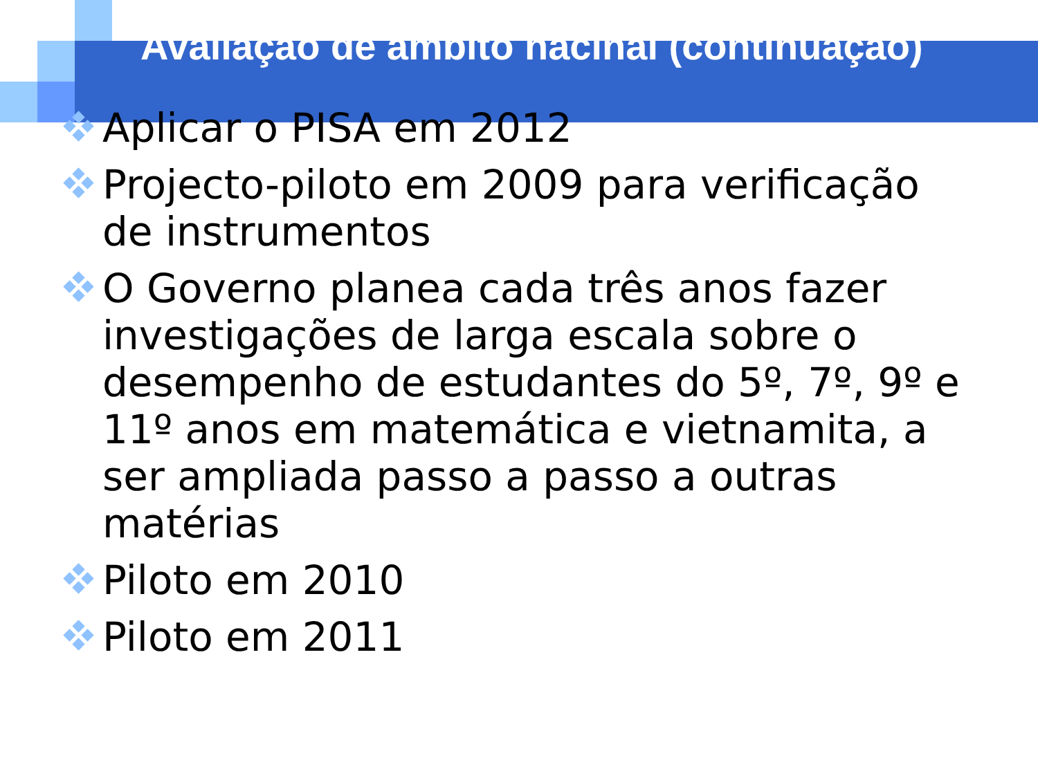Avaliação de âmbito nacinal (continuação)
Aplicar o PISA em 2012
Projecto-piloto em 2009 para verificação de instrumentos
O Governo planea cada três anos fazer investigações de larga escala sobre o desempenho de estudantes do 5º, 7º, 9º e 11º anos em matemática e vietnamita, a ser ampliada passo a passo a outras matérias
Piloto em 2010
Piloto em 2011